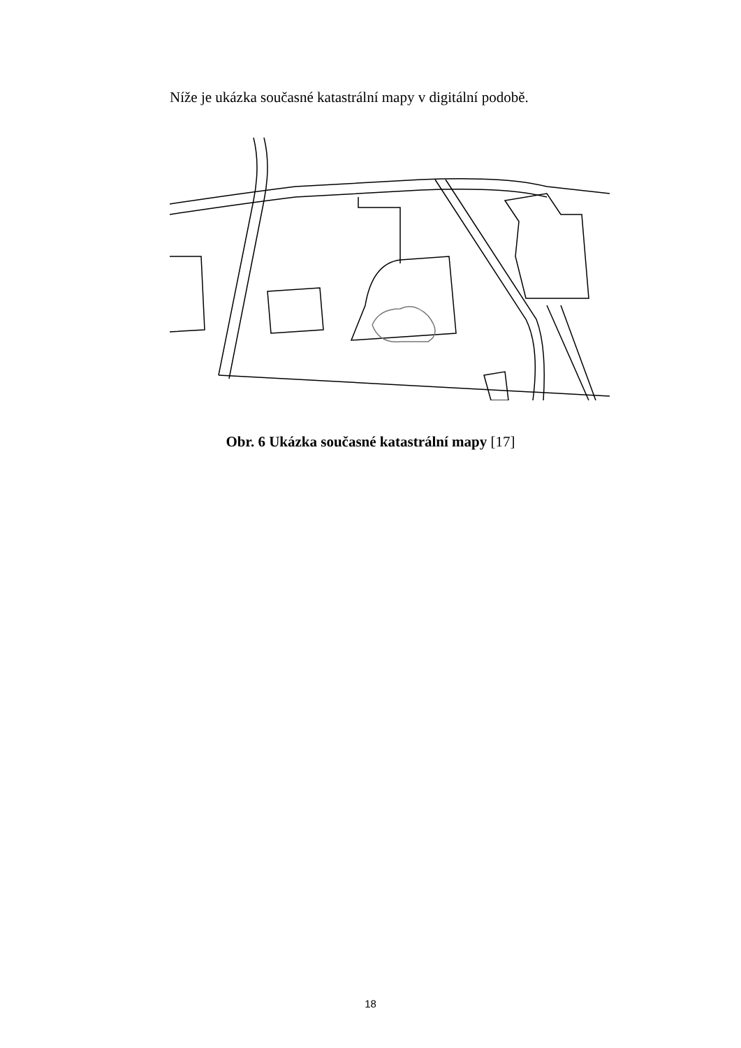Níže je ukázka současné katastrální mapy v digitální podobě.
Obr. 6 Ukázka současné katastrální mapy [17]
18